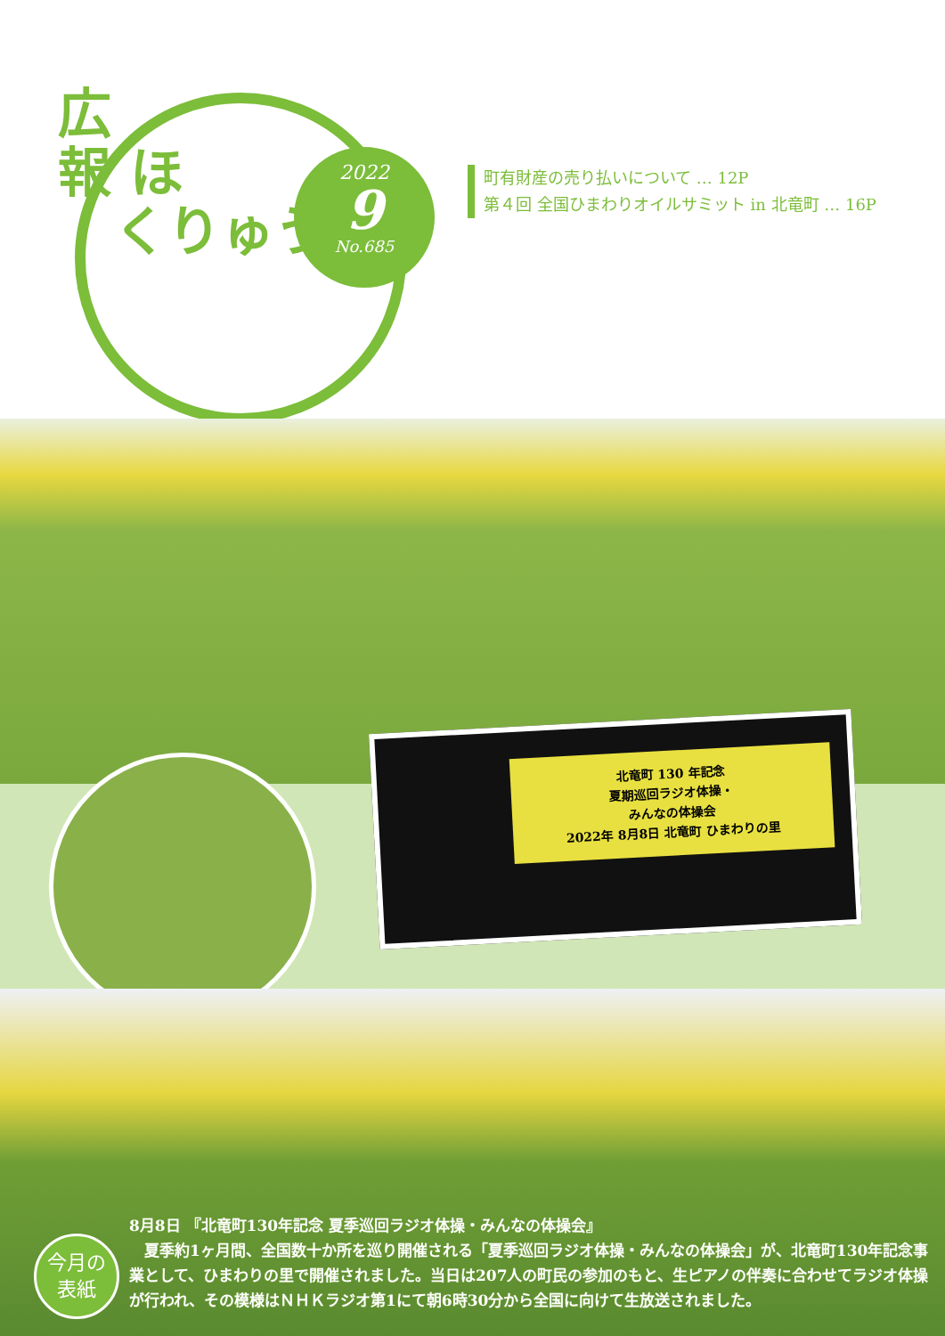広
報 ほ
くりゅう
2022
9
No.685
町有財産の売り払いについて … 12P
第４回 全国ひまわりオイルサミット in 北竜町 … 16P
北竜町 130 年記念
夏期巡回ラジオ体操・
みんなの体操会
2022年 8月8日 北竜町 ひまわりの里
今月の
表紙
8月8日 『北竜町130年記念 夏季巡回ラジオ体操・みんなの体操会』
　夏季約1ヶ月間、全国数十か所を巡り開催される「夏季巡回ラジオ体操・みんなの体操会」が、北竜町130年記念事業として、ひまわりの里で開催されました。当日は207人の町民の参加のもと、生ピアノの伴奏に合わせてラジオ体操が行われ、その模様はＮＨＫラジオ第1にて朝6時30分から全国に向けて生放送されました。